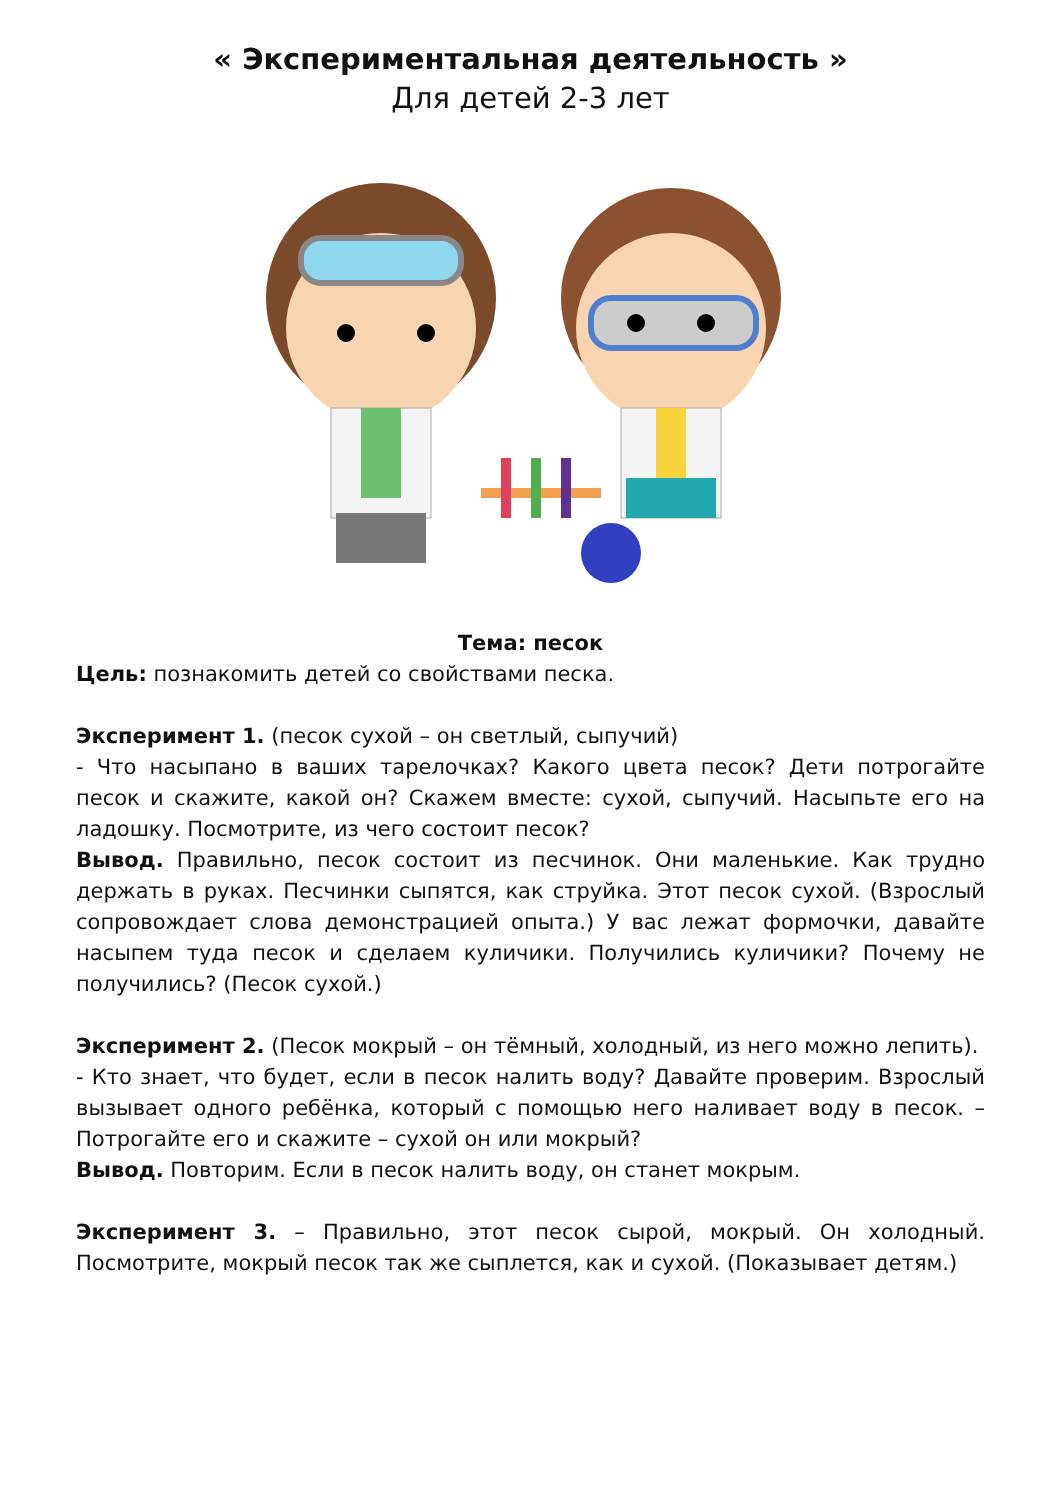« Экспериментальная деятельность »
Для детей 2-3 лет
Тема: песок
Цель: познакомить детей со свойствами песка.
Эксперимент 1. (песок сухой – он светлый, сыпучий)
- Что насыпано в ваших тарелочках? Какого цвета песок? Дети потрогайте песок и скажите, какой он? Скажем вместе: сухой, сыпучий. Насыпьте его на ладошку. Посмотрите, из чего состоит песок?
Вывод. Правильно, песок состоит из песчинок. Они маленькие. Как трудно держать в руках. Песчинки сыпятся, как струйка. Этот песок сухой. (Взрослый сопровождает слова демонстрацией опыта.) У вас лежат формочки, давайте насыпем туда песок и сделаем куличики. Получились куличики? Почему не получились? (Песок сухой.)
Эксперимент 2. (Песок мокрый – он тёмный, холодный, из него можно лепить).
- Кто знает, что будет, если в песок налить воду? Давайте проверим. Взрослый вызывает одного ребёнка, который с помощью него наливает воду в песок. – Потрогайте его и скажите – сухой он или мокрый?
Вывод. Повторим. Если в песок налить воду, он станет мокрым.
Эксперимент 3. – Правильно, этот песок сырой, мокрый. Он холодный. Посмотрите, мокрый песок так же сыплется, как и сухой. (Показывает детям.)